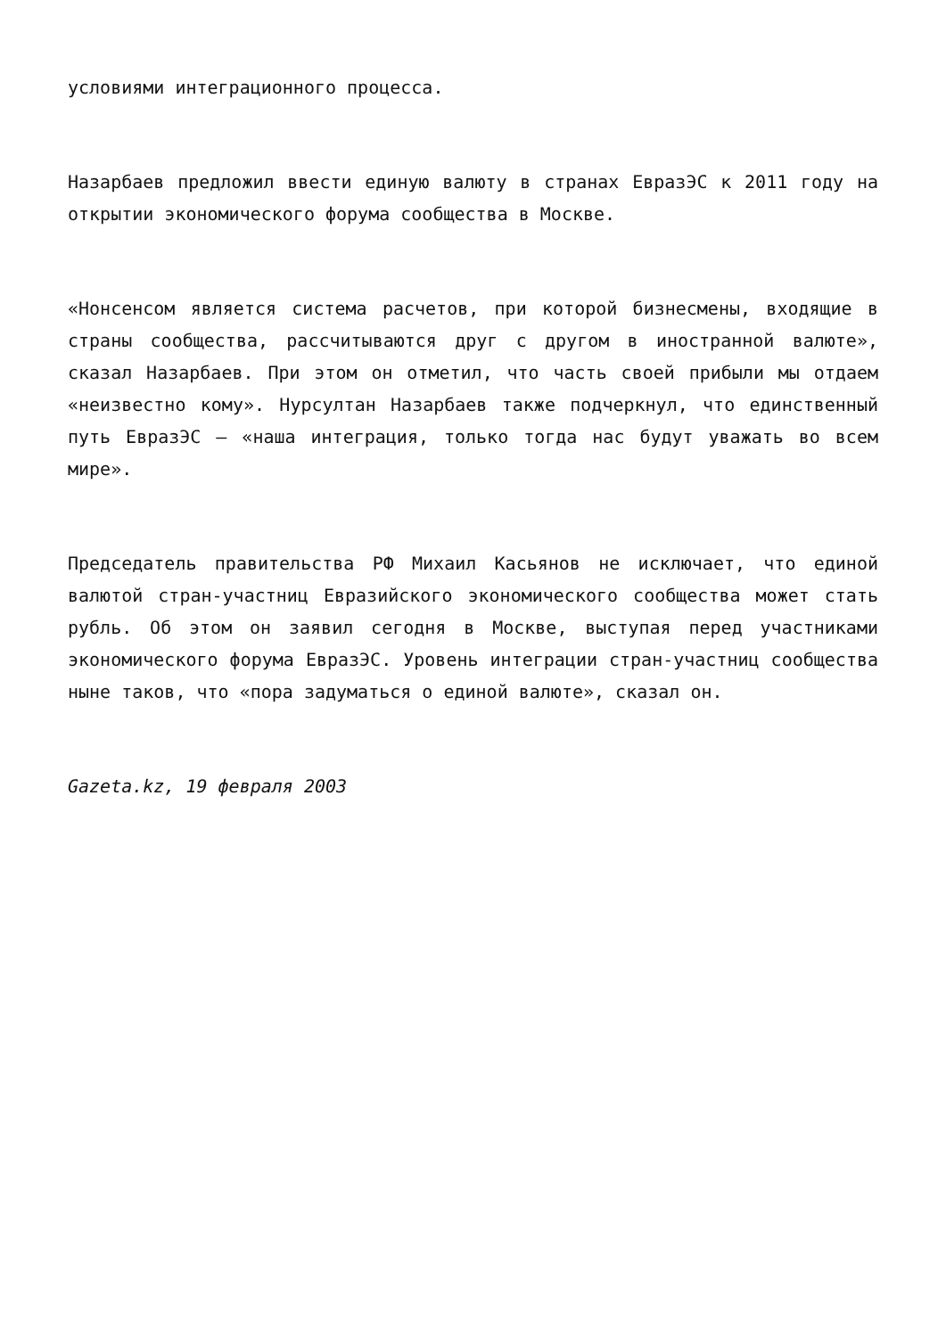условиями интеграционного процесса.
Назарбаев предложил ввести единую валюту в странах ЕвразЭС к 2011 году на открытии экономического форума сообщества в Москве.
«Нонсенсом является система расчетов, при которой бизнесмены, входящие в страны сообщества, рассчитываются друг с другом в иностранной валюте», сказал Назарбаев. При этом он отметил, что часть своей прибыли мы отдаем «неизвестно кому». Нурсултан Назарбаев также подчеркнул, что единственный путь ЕвразЭС – «наша интеграция, только тогда нас будут уважать во всем мире».
Председатель правительства РФ Михаил Касьянов не исключает, что единой валютой стран-участниц Евразийского экономического сообщества может стать рубль. Об этом он заявил сегодня в Москве, выступая перед участниками экономического форума ЕвразЭС. Уровень интеграции стран-участниц сообщества ныне таков, что «пора задуматься о единой валюте», сказал он.
Gazeta.kz, 19 февраля 2003